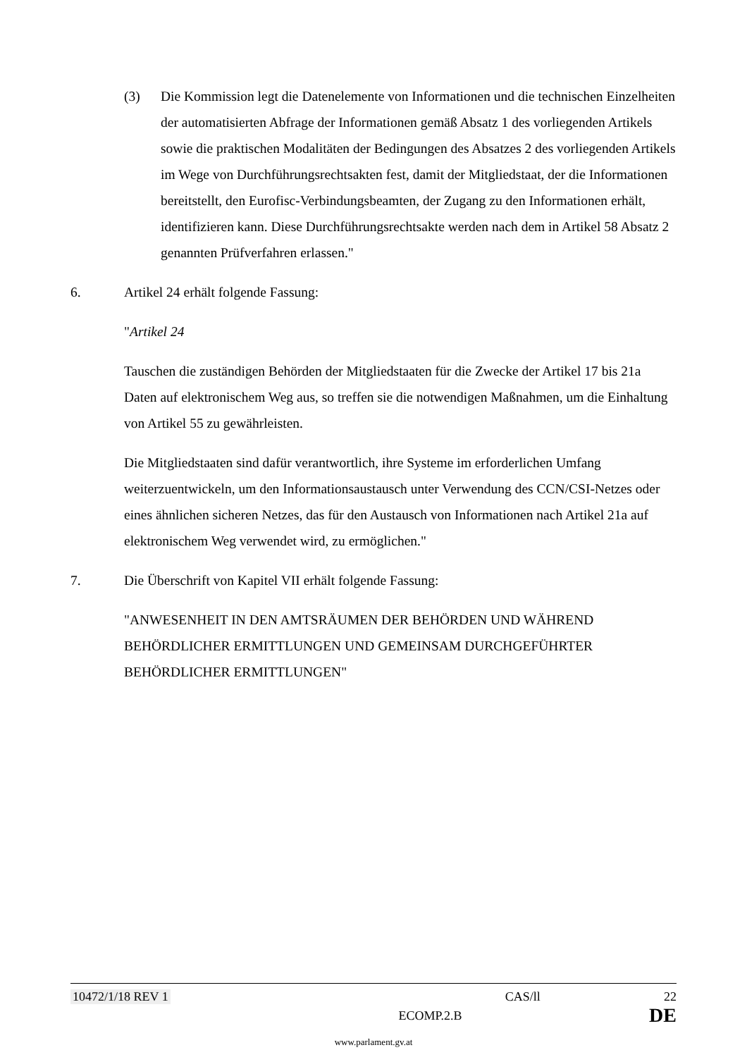(3) Die Kommission legt die Datenelemente von Informationen und die technischen Einzelheiten der automatisierten Abfrage der Informationen gemäß Absatz 1 des vorliegenden Artikels sowie die praktischen Modalitäten der Bedingungen des Absatzes 2 des vorliegenden Artikels im Wege von Durchführungsrechtsakten fest, damit der Mitgliedstaat, der die Informationen bereitstellt, den Eurofisc-Verbindungsbeamten, der Zugang zu den Informationen erhält, identifizieren kann. Diese Durchführungsrechtsakte werden nach dem in Artikel 58 Absatz 2 genannten Prüfverfahren erlassen."
6. Artikel 24 erhält folgende Fassung:
"Artikel 24
Tauschen die zuständigen Behörden der Mitgliedstaaten für die Zwecke der Artikel 17 bis 21a Daten auf elektronischem Weg aus, so treffen sie die notwendigen Maßnahmen, um die Einhaltung von Artikel 55 zu gewährleisten.
Die Mitgliedstaaten sind dafür verantwortlich, ihre Systeme im erforderlichen Umfang weiterzuentwickeln, um den Informationsaustausch unter Verwendung des CCN/CSI-Netzes oder eines ähnlichen sicheren Netzes, das für den Austausch von Informationen nach Artikel 21a auf elektronischem Weg verwendet wird, zu ermöglichen."
7. Die Überschrift von Kapitel VII erhält folgende Fassung:
"ANWESENHEIT IN DEN AMTSRÄUMEN DER BEHÖRDEN UND WÄHREND BEHÖRDLICHER ERMITTLUNGEN UND GEMEINSAM DURCHGEFÜHRTER BEHÖRDLICHER ERMITTLUNGEN"
10472/1/18 REV 1 CAS/ll 22
ECOMP.2.B DE
www.parlament.gv.at